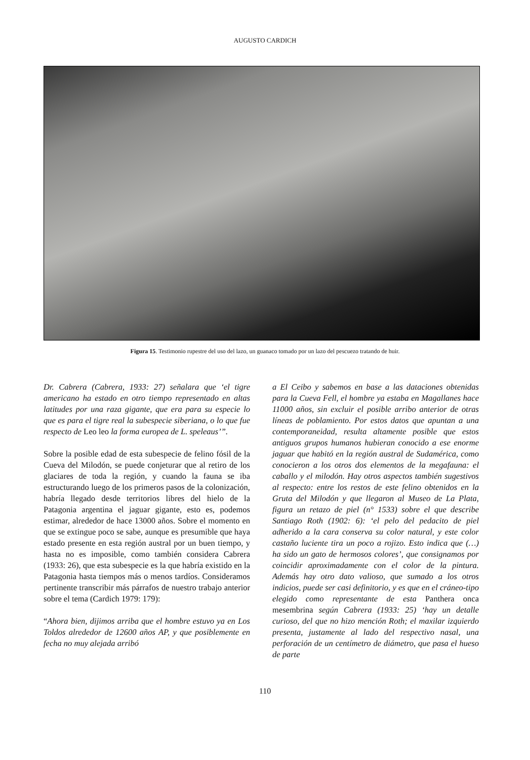AUGUSTO CARDICH
Figura 15. Testimonio rupestre del uso del lazo, un guanaco tomado por un lazo del pescuezo tratando de huir.
Dr. Cabrera (Cabrera, 1933: 27) señalara que ‘el tigre americano ha estado en otro tiempo representado en altas latitudes por una raza gigante, que era para su especie lo que es para el tigre real la subespecie siberiana, o lo que fue respecto de Leo leo la forma europea de L. speleaus’”.
Sobre la posible edad de esta subespecie de felino fósil de la Cueva del Milodón, se puede conjeturar que al retiro de los glaciares de toda la región, y cuando la fauna se iba estructurando luego de los primeros pasos de la colonización, habría llegado desde territorios libres del hielo de la Patagonia argentina el jaguar gigante, esto es, podemos estimar, alrededor de hace 13000 años. Sobre el momento en que se extingue poco se sabe, aunque es presumible que haya estado presente en esta región austral por un buen tiempo, y hasta no es imposible, como también considera Cabrera (1933: 26), que esta subespecie es la que habría existido en la Patagonia hasta tiempos más o menos tardíos. Consideramos pertinente transcribir más párrafos de nuestro trabajo anterior sobre el tema (Cardich 1979: 179):
“Ahora bien, dijimos arriba que el hombre estuvo ya en Los Toldos alrededor de 12600 años AP, y que posiblemente en fecha no muy alejada arribó
a El Ceibo y sabemos en base a las dataciones obtenidas para la Cueva Fell, el hombre ya estaba en Magallanes hace 11000 años, sin excluir el posible arribo anterior de otras líneas de poblamiento. Por estos datos que apuntan a una contemporaneidad, resulta altamente posible que estos antiguos grupos humanos hubieran conocido a ese enorme jaguar que habitó en la región austral de Sudamérica, como conocieron a los otros dos elementos de la megafauna: el caballo y el milodón. Hay otros aspectos también sugestivos al respecto: entre los restos de este felino obtenidos en la Gruta del Milodón y que llegaron al Museo de La Plata, figura un retazo de piel (n° 1533) sobre el que describe Santiago Roth (1902: 6): ‘el pelo del pedacito de piel adherido a la cara conserva su color natural, y este color castaño luciente tira un poco a rojizo. Esto indica que (…) ha sido un gato de hermosos colores’, que consignamos por coincidir aproximadamente con el color de la pintura. Además hay otro dato valioso, que sumado a los otros indicios, puede ser casi definitorio, y es que en el cráneo-tipo elegido como representante de esta Panthera onca mesembrina según Cabrera (1933: 25) ‘hay un detalle curioso, del que no hizo mención Roth; el maxilar izquierdo presenta, justamente al lado del respectivo nasal, una perforación de un centímetro de diámetro, que pasa el hueso de parte
110